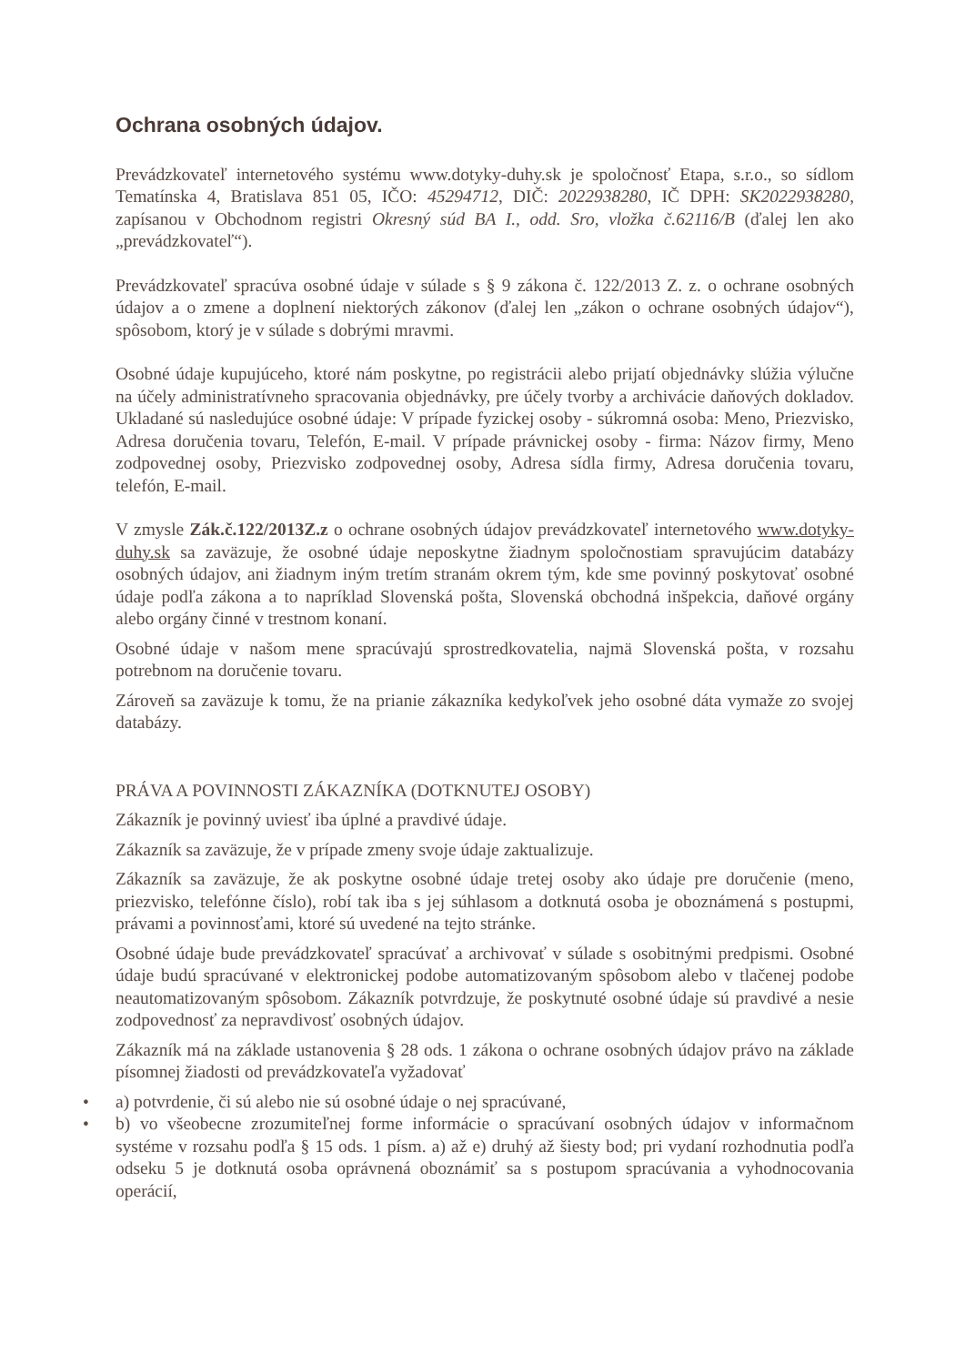Ochrana osobných údajov.
Prevádzkovateľ internetového systému www.dotyky-duhy.sk je spoločnosť Etapa, s.r.o., so sídlom Tematínska 4, Bratislava 851 05, IČO: 45294712, DIČ: 2022938280, IČ DPH: SK2022938280, zapísanou v Obchodnom registri Okresný súd BA I., odd. Sro, vložka č.62116/B (ďalej len ako „prevádzkovateľ“).
Prevádzkovateľ spracúva osobné údaje v súlade s § 9 zákona č. 122/2013 Z. z. o ochrane osobných údajov a o zmene a doplnení niektorých zákonov (ďalej len „zákon o ochrane osobných údajov“), spôsobom, ktorý je v súlade s dobrými mravmi.
Osobné údaje kupujúceho, ktoré nám poskytne, po registrácii alebo prijatí objednávky slúžia výlučne na účely administratívneho spracovania objednávky, pre účely tvorby a archivácie daňových dokladov. Ukladané sú nasledujúce osobné údaje: V prípade fyzickej osoby - súkromná osoba: Meno, Priezvisko, Adresa doručenia tovaru, Telefón, E-mail. V prípade právnickej osoby - firma: Názov firmy, Meno zodpovednej osoby, Priezvisko zodpovednej osoby, Adresa sídla firmy, Adresa doručenia tovaru, telefón, E-mail.
V zmysle Zák.č.122/2013Z.z o ochrane osobných údajov prevádzkovateľ internetového www.dotyky-duhy.sk sa zaväzuje, že osobné údaje neposkytne žiadnym spoločnostiam spravujúcim databázy osobných údajov, ani žiadnym iným tretím stranám okrem tým, kde sme povinný poskytovať osobné údaje podľa zákona a to napríklad Slovenská pošta, Slovenská obchodná inšpekcia, daňové orgány alebo orgány činné v trestnom konaní.
Osobné údaje v našom mene spracúvajú sprostredkovatelia, najmä Slovenská pošta, v rozsahu potrebnom na doručenie tovaru.
Zároveň sa zaväzuje k tomu, že na prianie zákazníka kedykoľvek jeho osobné dáta vymaže zo svojej databázy.
PRÁVA A POVINNOSTI ZÁKAZNÍKA (DOTKNUTEJ OSOBY)
Zákazník je povinný uviesť iba úplné a pravdivé údaje.
Zákazník sa zaväzuje, že v prípade zmeny svoje údaje zaktualizuje.
Zákazník sa zaväzuje, že ak poskytne osobné údaje tretej osoby ako údaje pre doručenie (meno, priezvisko, telefónne číslo), robí tak iba s jej súhlasom a dotknutá osoba je oboznámená s postupmi, právami a povinnosťami, ktoré sú uvedené na tejto stránke.
Osobné údaje bude prevádzkovateľ spracúvať a archivovať v súlade s osobitnými predpismi. Osobné údaje budú spracúvané v elektronickej podobe automatizovaným spôsobom alebo v tlačenej podobe neautomatizovaným spôsobom. Zákazník potvrdzuje, že poskytnuté osobné údaje sú pravdivé a nesie zodpovednosť za nepravdivosť osobných údajov.
Zákazník má na základe ustanovenia § 28 ods. 1 zákona o ochrane osobných údajov právo na základe písomnej žiadosti od prevádzkovateľa vyžadovať
• a) potvrdenie, či sú alebo nie sú osobné údaje o nej spracúvané,
• b) vo všeobecne zrozumiteľnej forme informácie o spracúvaní osobných údajov v informačnom systéme v rozsahu podľa § 15 ods. 1 písm. a) až e) druhý až šiesty bod; pri vydaní rozhodnutia podľa odseku 5 je dotknutá osoba oprávnená oboznámiť sa s postupom spracúvania a vyhodnocovania operácií,